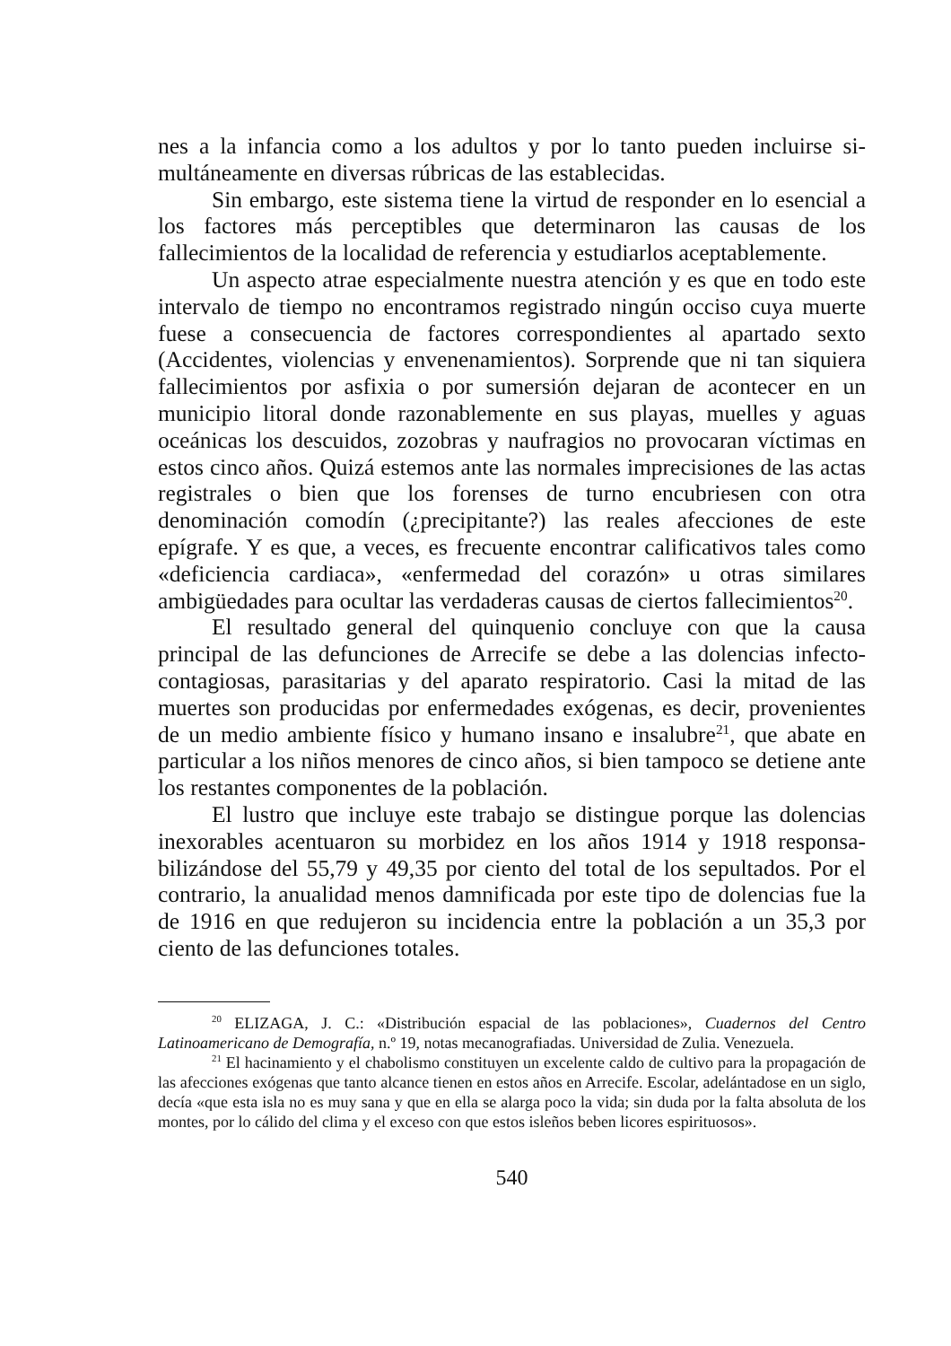nes a la infancia como a los adultos y por lo tanto pueden incluirse si­multáneamente en diversas rúbricas de las establecidas.
Sin embargo, este sistema tiene la virtud de responder en lo esen­cial a los factores más perceptibles que determinaron las causas de los fallecimientos de la localidad de referencia y estudiarlos aceptablemen­te.
Un aspecto atrae especialmente nuestra atención y es que en todo este intervalo de tiempo no encontramos registrado ningún occiso cuya muerte fuese a consecuencia de factores correspondientes al apartado sexto (Accidentes, violencias y envenenamientos). Sorprende que ni tan siquiera fallecimientos por asfixia o por sumersión dejaran de acontecer en un municipio litoral donde razonablemente en sus playas, muelles y aguas oceánicas los descuidos, zozobras y naufragios no provocaran víc­timas en estos cinco años. Quizá estemos ante las normales imprecisio­nes de las actas registrales o bien que los forenses de turno encubriesen con otra denominación comodín (¿precipitante?) las reales afecciones de este epígrafe. Y es que, a veces, es frecuente encontrar calificativos tales como «deficiencia cardiaca», «enfermedad del corazón» u otras si­milares ambigüedades para ocultar las verdaderas causas de ciertos fa­llecimientos<sup>20</sup>.
El resultado general del quinquenio concluye con que la causa principal de las defunciones de Arrecife se debe a las dolencias infecto­contagiosas, parasitarias y del aparato respiratorio. Casi la mitad de las muertes son producidas por enfermedades exógenas, es decir, prove­nientes de un medio ambiente físico y humano insano e insalubre<sup>21</sup>, que abate en particular a los niños menores de cinco años, si bien tam­poco se detiene ante los restantes componentes de la población.
El lustro que incluye este trabajo se distingue porque las dolencias inexorables acentuaron su morbidez en los años 1914 y 1918 responsa­bilizándose del 55,79 y 49,35 por ciento del total de los sepultados. Por el contrario, la anualidad menos damnificada por este tipo de dolencias fue la de 1916 en que redujeron su incidencia entre la población a un 35,3 por ciento de las defunciones totales.
<sup>20</sup> ELIZAGA, J. C.: «Distribución espacial de las poblaciones», Cuadernos del Cen­tro Latinoamericano de Demografía, n.º 19, notas mecanografiadas. Universidad de Zulia. Venezuela.
<sup>21</sup> El hacinamiento y el chabolismo constituyen un excelente caldo de cultivo para la propagación de las afecciones exógenas que tanto alcance tienen en estos años en Arrecife. Escolar, adelántadose en un siglo, decía «que esta isla no es muy sana y que en ella se alar­ga poco la vida; sin duda por la falta absoluta de los montes, por lo cálido del clima y el exceso con que estos isleños beben licores espirituosos».
540